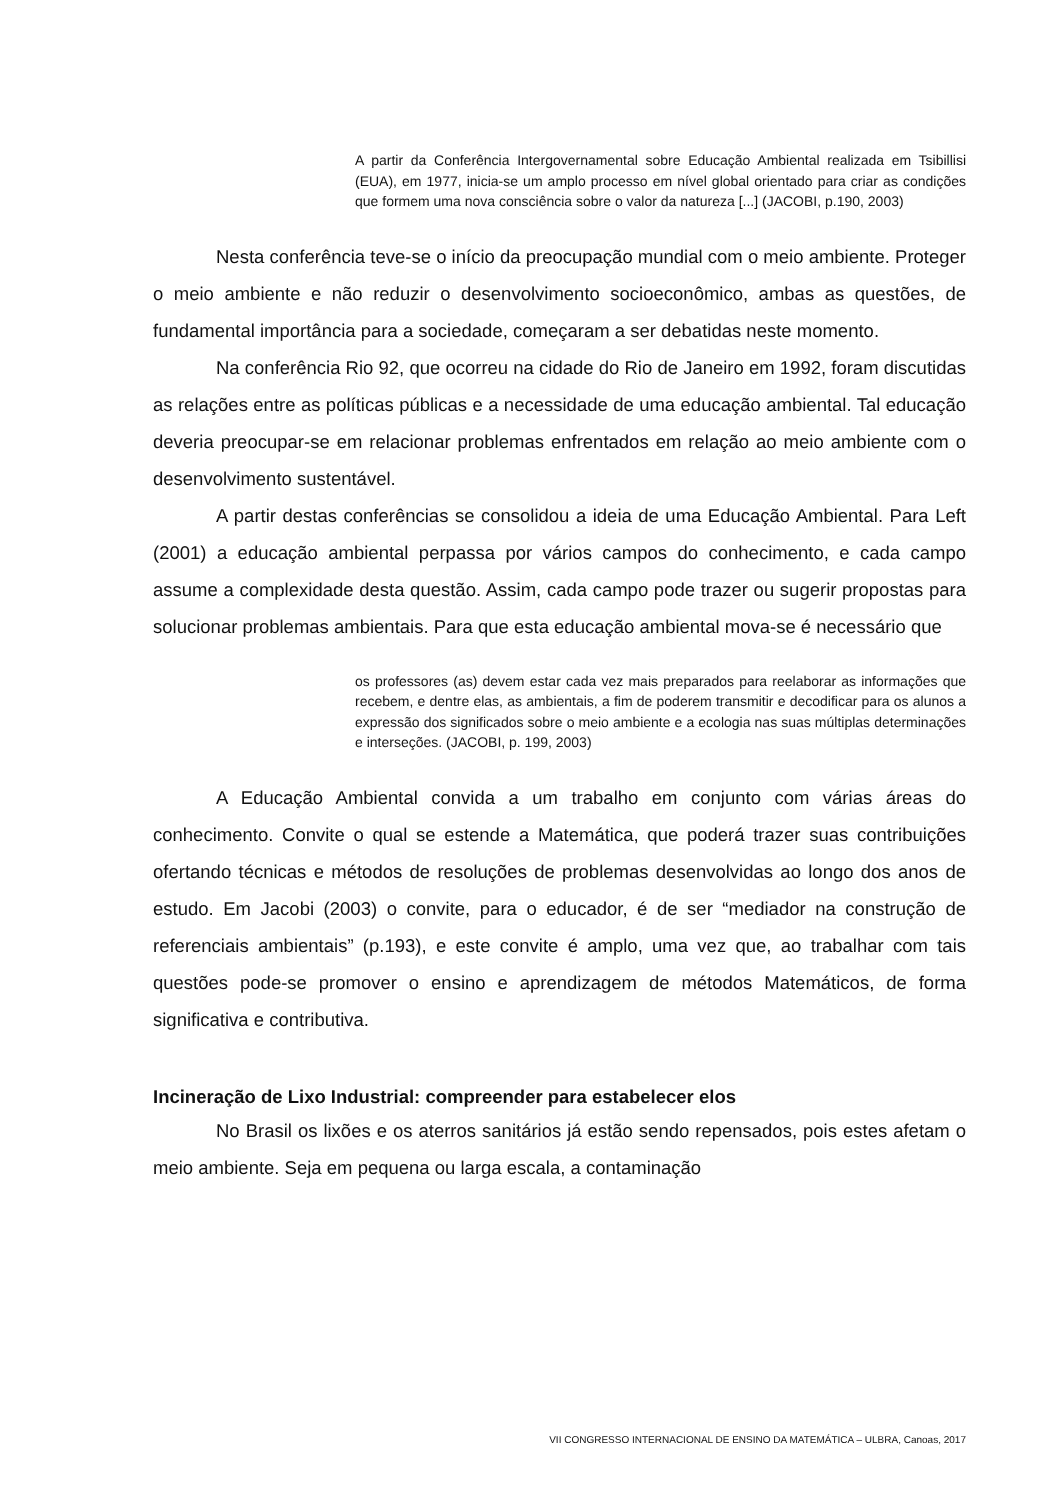A partir da Conferência Intergovernamental sobre Educação Ambiental realizada em Tsibillisi (EUA), em 1977, inicia-se um amplo processo em nível global orientado para criar as condições que formem uma nova consciência sobre o valor da natureza [...] (JACOBI, p.190, 2003)
Nesta conferência teve-se o início da preocupação mundial com o meio ambiente. Proteger o meio ambiente e não reduzir o desenvolvimento socioeconômico, ambas as questões, de fundamental importância para a sociedade, começaram a ser debatidas neste momento.
Na conferência Rio 92, que ocorreu na cidade do Rio de Janeiro em 1992, foram discutidas as relações entre as políticas públicas e a necessidade de uma educação ambiental. Tal educação deveria preocupar-se em relacionar problemas enfrentados em relação ao meio ambiente com o desenvolvimento sustentável.
A partir destas conferências se consolidou a ideia de uma Educação Ambiental. Para Left (2001) a educação ambiental perpassa por vários campos do conhecimento, e cada campo assume a complexidade desta questão. Assim, cada campo pode trazer ou sugerir propostas para solucionar problemas ambientais. Para que esta educação ambiental mova-se é necessário que
os professores (as) devem estar cada vez mais preparados para reelaborar as informações que recebem, e dentre elas, as ambientais, a fim de poderem transmitir e decodificar para os alunos a expressão dos significados sobre o meio ambiente e a ecologia nas suas múltiplas determinações e interseções. (JACOBI, p. 199, 2003)
A Educação Ambiental convida a um trabalho em conjunto com várias áreas do conhecimento. Convite o qual se estende a Matemática, que poderá trazer suas contribuições ofertando técnicas e métodos de resoluções de problemas desenvolvidas ao longo dos anos de estudo. Em Jacobi (2003) o convite, para o educador, é de ser “mediador na construção de referenciais ambientais” (p.193), e este convite é amplo, uma vez que, ao trabalhar com tais questões pode-se promover o ensino e aprendizagem de métodos Matemáticos, de forma significativa e contributiva.
Incineração de Lixo Industrial: compreender para estabelecer elos
No Brasil os lixões e os aterros sanitários já estão sendo repensados, pois estes afetam o meio ambiente. Seja em pequena ou larga escala, a contaminação
VII CONGRESSO INTERNACIONAL DE ENSINO DA MATEMÁTICA – ULBRA, Canoas, 2017